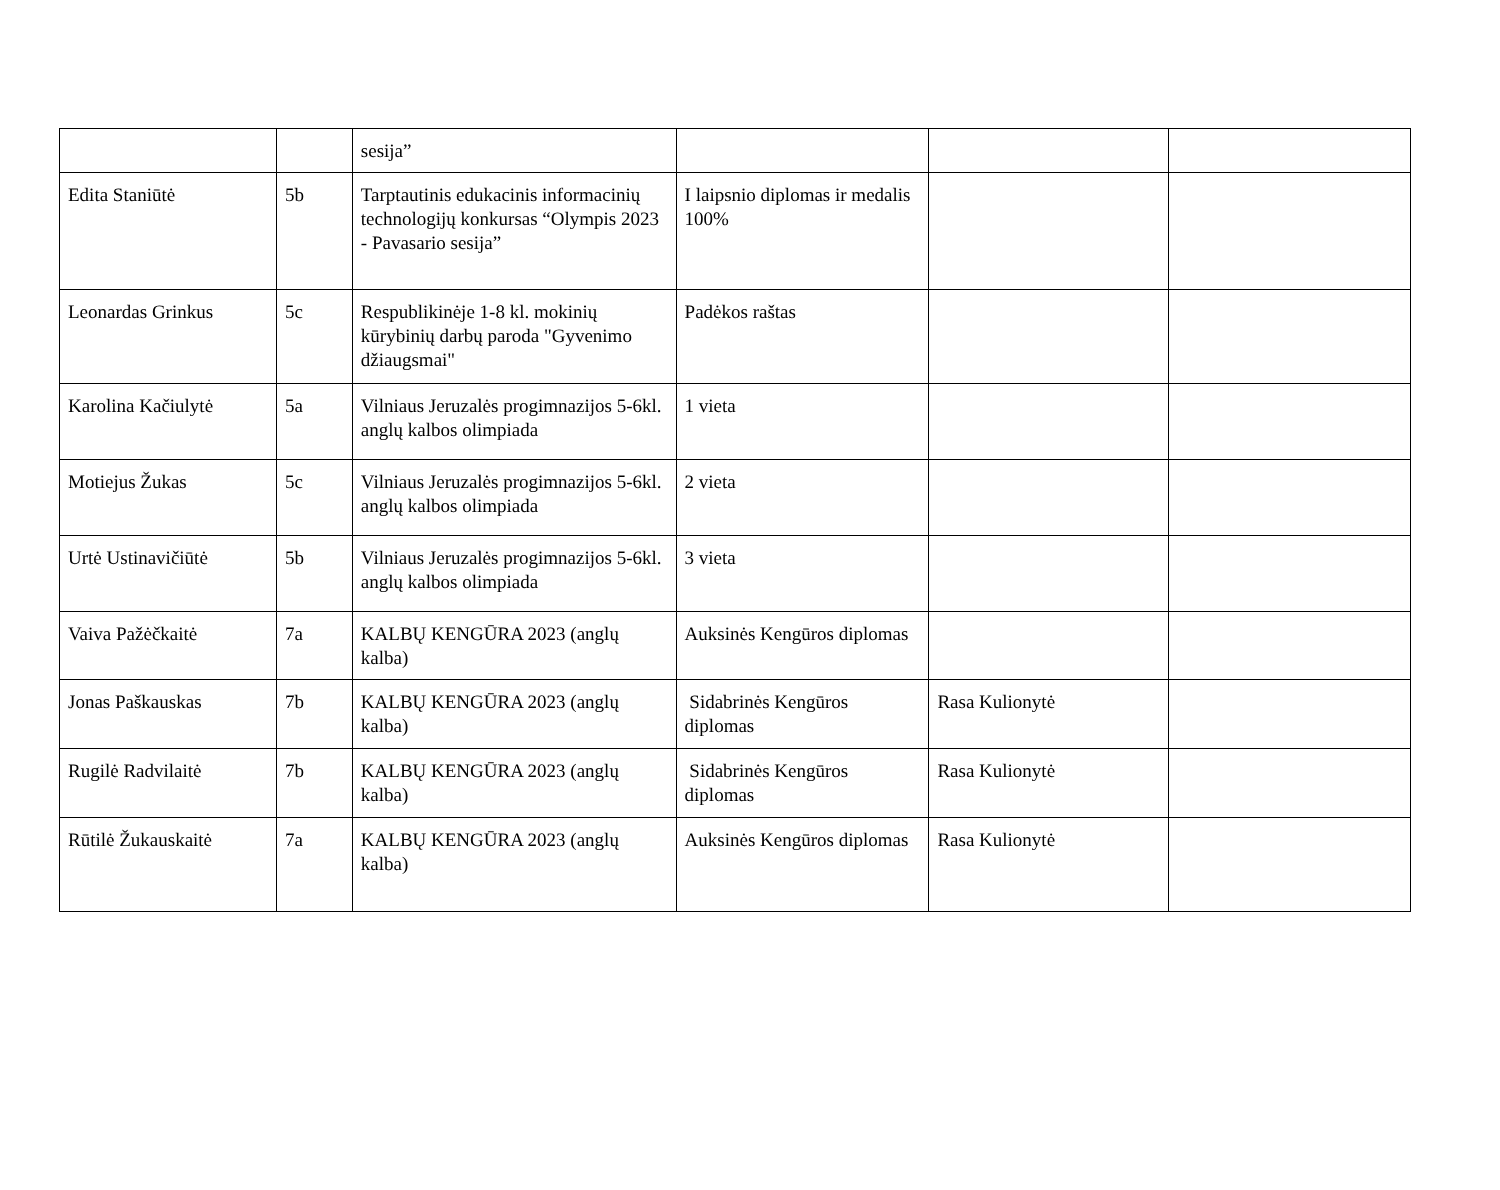| | | sesija” | | | |
| Edita Staniūtė | 5b | Tarptautinis edukacinis informacinių technologijų konkursas “Olympis 2023 - Pavasario sesija” | I laipsnio diplomas ir medalis 100% | | |
| Leonardas Grinkus | 5c | Respublikinėje 1-8 kl. mokinių kūrybinių darbų paroda "Gyvenimo džiaugsmai" | Padėkos raštas | | |
| Karolina Kačiulytė | 5a | Vilniaus Jeruzalės progimnazijos 5-6kl. anglų kalbos olimpiada | 1 vieta | | |
| Motiejus Žukas | 5c | Vilniaus Jeruzalės progimnazijos 5-6kl. anglų kalbos olimpiada | 2 vieta | | |
| Urtė Ustinavičiūtė | 5b | Vilniaus Jeruzalės progimnazijos 5-6kl. anglų kalbos olimpiada | 3 vieta | | |
| Vaiva Pažėčkaitė | 7a | KALBŲ KENGŪRA 2023 (anglų kalba) | Auksinės Kengūros diplomas | | |
| Jonas Paškauskas | 7b | KALBŲ KENGŪRA 2023 (anglų kalba) | Sidabrinės Kengūros diplomas | Rasa Kulionytė | |
| Rugilė Radvilaitė | 7b | KALBŲ KENGŪRA 2023 (anglų kalba) | Sidabrinės Kengūros diplomas | Rasa Kulionytė | |
| Rūtilė Žukauskaitė | 7a | KALBŲ KENGŪRA 2023 (anglų kalba) | Auksinės Kengūros diplomas | Rasa Kulionytė | |